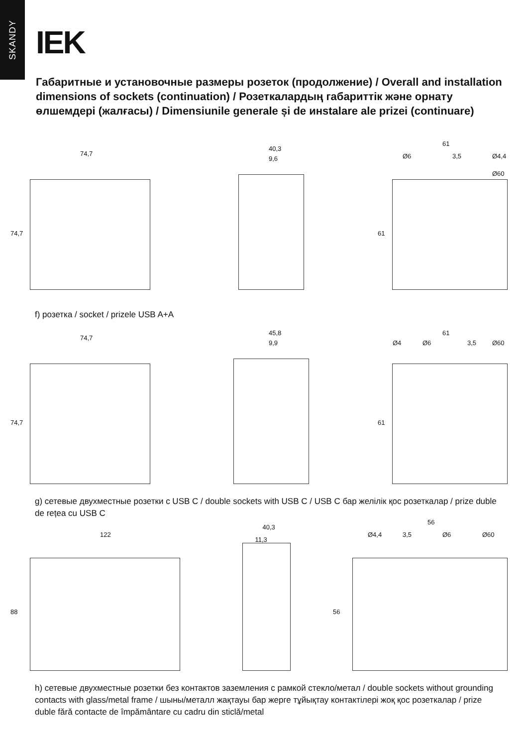SKANDY
IEK
Габаритные и установочные размеры розеток (продолжение) / Overall and installation dimensions of sockets (continuation) / Розеткалардың габариттік және орнату өлшемдері (жалғасы) / Dimensiunile generale și de инstalare ale prizei (continuare)
74,7
74,7
40,3
9,6
61
Ø6 3,5 Ø4,4
Ø60
61
f) розетка / socket / prizele USB A+A
74,7
74,7
45,8
9,9
61
Ø4 Ø6 3,5 Ø60
61
g) сетевые двухместные розетки с USB C / double sockets with USB C / USB C бар желілік қос розеткалар / prize duble de rețea cu USB C
122
88
40,3
11,3
56
Ø4,4 3,5 Ø6 Ø60
56
h) сетевые двухместные розетки без контактов заземления с рамкой стекло/метал / double sockets without grounding contacts with glass/metal frame / шыны/металл жақтауы бар жерге тұйықтау контактілері жоқ қос розеткалар / prize duble fără contacte de împământare cu cadru din sticlă/metal